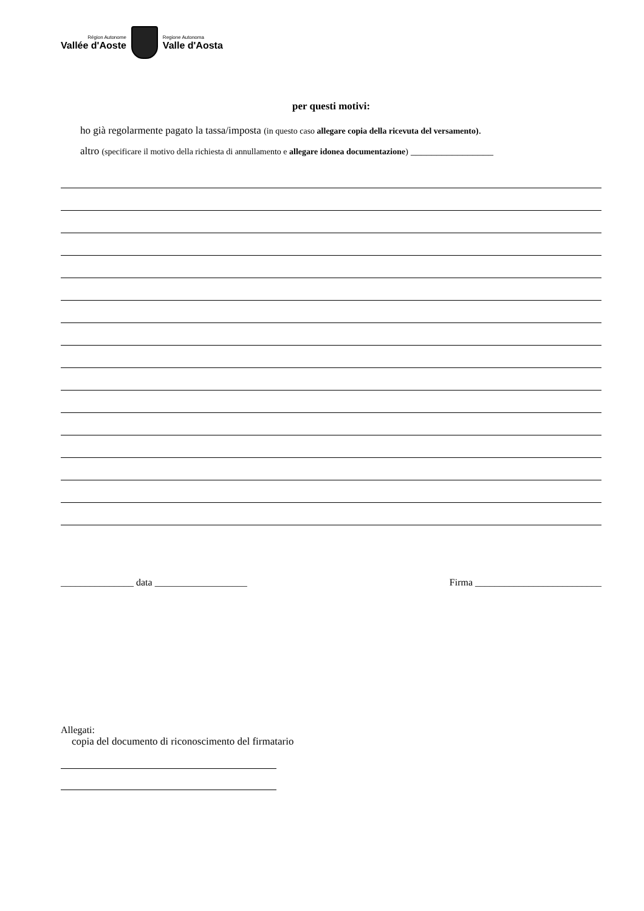Région Autonome
Vallée d'Aoste
Regione Autonoma
Valle d'Aosta
per questi motivi:
ho già regolarmente pagato la tassa/imposta (in questo caso allegare copia della ricevuta del versamento).
altro (specificare il motivo della richiesta di annullamento e allegare idonea documentazione) ________________
_______________ data ___________________ Firma __________________________
Allegati:
copia del documento di riconoscimento del firmatario